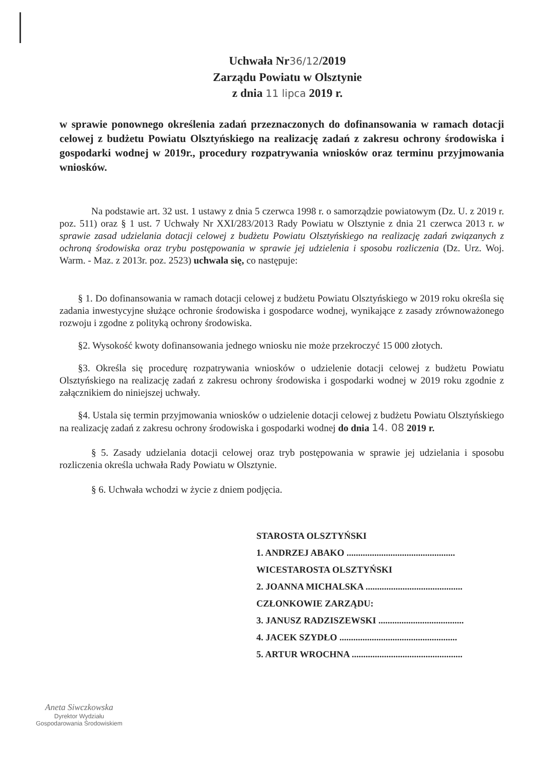Uchwała Nr36/12/2019
Zarządu Powiatu w Olsztynie
z dnia 11 lipca 2019 r.
w sprawie ponownego określenia zadań przeznaczonych do dofinansowania w ramach dotacji celowej z budżetu Powiatu Olsztyńskiego na realizację zadań z zakresu ochrony środowiska i gospodarki wodnej w 2019r., procedury rozpatrywania wniosków oraz terminu przyjmowania wniosków.
Na podstawie art. 32 ust. 1 ustawy z dnia 5 czerwca 1998 r. o samorządzie powiatowym (Dz. U. z 2019 r. poz. 511) oraz § 1 ust. 7 Uchwały Nr XXI/283/2013 Rady Powiatu w Olsztynie z dnia 21 czerwca 2013 r. w sprawie zasad udzielania dotacji celowej z budżetu Powiatu Olsztyńskiego na realizację zadań związanych z ochroną środowiska oraz trybu postępowania w sprawie jej udzielenia i sposobu rozliczenia (Dz. Urz. Woj. Warm. - Maz. z 2013r. poz. 2523) uchwala się, co następuje:
§ 1. Do dofinansowania w ramach dotacji celowej z budżetu Powiatu Olsztyńskiego w 2019 roku określa się zadania inwestycyjne służące ochronie środowiska i gospodarce wodnej, wynikające z zasady zrównoważonego rozwoju i zgodne z polityką ochrony środowiska.
§2. Wysokość kwoty dofinansowania jednego wniosku nie może przekroczyć 15 000 złotych.
§3. Określa się procedurę rozpatrywania wniosków o udzielenie dotacji celowej z budżetu Powiatu Olsztyńskiego na realizację zadań z zakresu ochrony środowiska i gospodarki wodnej w 2019 roku zgodnie z załącznikiem do niniejszej uchwały.
§4. Ustala się termin przyjmowania wniosków o udzielenie dotacji celowej z budżetu Powiatu Olsztyńskiego na realizację zadań z zakresu ochrony środowiska i gospodarki wodnej do dnia 14. 08 2019 r.
§ 5. Zasady udzielania dotacji celowej oraz tryb postępowania w sprawie jej udzielania i sposobu rozliczenia określa uchwała Rady Powiatu w Olsztynie.
§ 6. Uchwała wchodzi w życie z dniem podjęcia.
STAROSTA OLSZTYŃSKI
1. ANDRZEJ ABAKO ...............................................
WICESTAROSTA OLSZTYŃSKI
2. JOANNA MICHALSKA ..........................................
CZŁONKOWIE ZARZĄDU:
3. JANUSZ RADZISZEWSKI .....................................
4. JACEK SZYDŁO ...................................................
5. ARTUR WROCHNA ................................................
Aneta Siwczkowska
Dyrektor Wydziału
Gospodarowania Środowiskiem